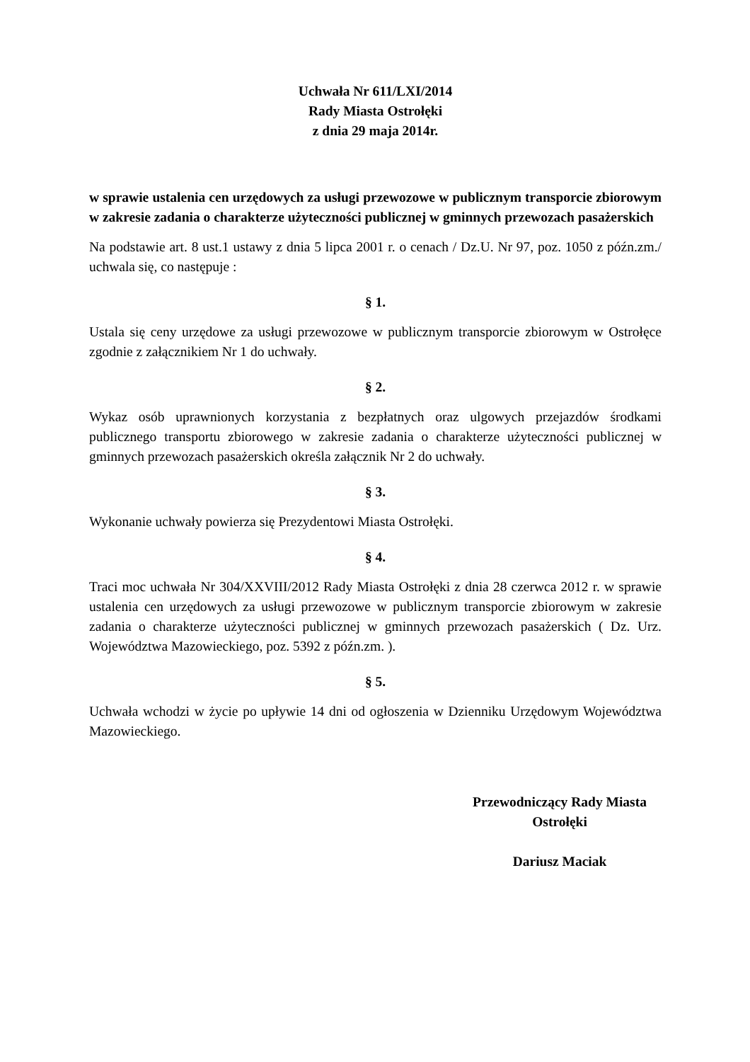Uchwała Nr 611/LXI/2014
Rady Miasta Ostrołęki
z dnia 29 maja 2014r.
w sprawie ustalenia cen urzędowych za usługi przewozowe w publicznym transporcie zbiorowym w zakresie zadania o charakterze użyteczności publicznej w gminnych przewozach pasażerskich
Na podstawie art. 8 ust.1 ustawy z dnia 5 lipca 2001 r. o cenach / Dz.U. Nr 97, poz. 1050 z późn.zm./ uchwala się, co następuje :
§ 1.
Ustala się ceny urzędowe za usługi przewozowe w publicznym transporcie zbiorowym w Ostrołęce zgodnie z załącznikiem Nr 1 do uchwały.
§ 2.
Wykaz osób uprawnionych korzystania z bezpłatnych oraz ulgowych przejazdów środkami publicznego transportu zbiorowego w zakresie zadania o charakterze użyteczności publicznej w gminnych przewozach pasażerskich określa załącznik Nr 2 do uchwały.
§ 3.
Wykonanie uchwały powierza się Prezydentowi Miasta Ostrołęki.
§ 4.
Traci moc uchwała Nr 304/XXVIII/2012 Rady Miasta Ostrołęki z dnia 28 czerwca 2012 r. w sprawie ustalenia cen urzędowych za usługi przewozowe w publicznym transporcie zbiorowym w zakresie zadania o charakterze użyteczności publicznej w gminnych przewozach pasażerskich ( Dz. Urz. Województwa Mazowieckiego, poz. 5392 z późn.zm. ).
§ 5.
Uchwała wchodzi w życie po upływie 14 dni od ogłoszenia w Dzienniku Urzędowym Województwa Mazowieckiego.
Przewodniczący Rady Miasta
Ostrołęki
Dariusz Maciak